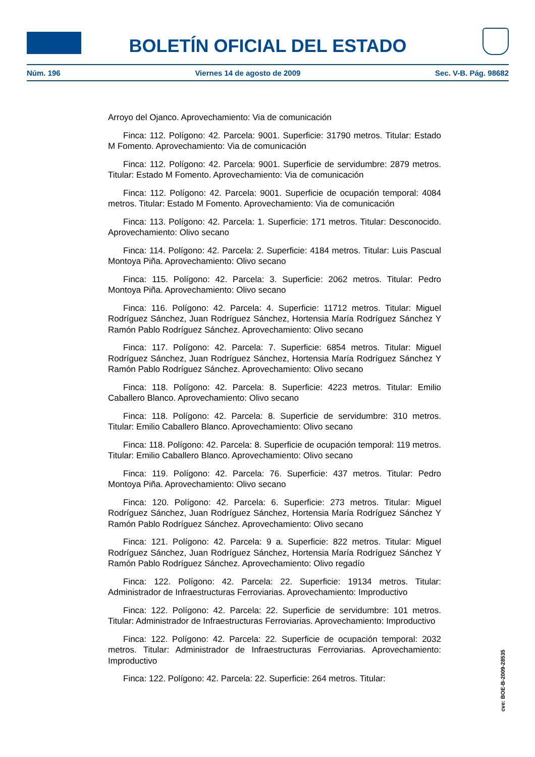BOLETÍN OFICIAL DEL ESTADO
Núm. 196 Viernes 14 de agosto de 2009 Sec. V-B. Pág. 98682
Arroyo del Ojanco. Aprovechamiento: Via de comunicación
Finca: 112. Polígono: 42. Parcela: 9001. Superficie: 31790 metros. Titular: Estado M Fomento. Aprovechamiento: Via de comunicación
Finca: 112. Polígono: 42. Parcela: 9001. Superficie de servidumbre: 2879 metros. Titular: Estado M Fomento. Aprovechamiento: Via de comunicación
Finca: 112. Polígono: 42. Parcela: 9001. Superficie de ocupación temporal: 4084 metros. Titular: Estado M Fomento. Aprovechamiento: Via de comunicación
Finca: 113. Polígono: 42. Parcela: 1. Superficie: 171 metros. Titular: Desconocido. Aprovechamiento: Olivo secano
Finca: 114. Polígono: 42. Parcela: 2. Superficie: 4184 metros. Titular: Luis Pascual Montoya Piña. Aprovechamiento: Olivo secano
Finca: 115. Polígono: 42. Parcela: 3. Superficie: 2062 metros. Titular: Pedro Montoya Piña. Aprovechamiento: Olivo secano
Finca: 116. Polígono: 42. Parcela: 4. Superficie: 11712 metros. Titular: Miguel Rodríguez Sánchez, Juan Rodríguez Sánchez, Hortensia María Rodríguez Sánchez Y Ramón Pablo Rodríguez Sánchez. Aprovechamiento: Olivo secano
Finca: 117. Polígono: 42. Parcela: 7. Superficie: 6854 metros. Titular: Miguel Rodríguez Sánchez, Juan Rodríguez Sánchez, Hortensia María Rodríguez Sánchez Y Ramón Pablo Rodríguez Sánchez. Aprovechamiento: Olivo secano
Finca: 118. Polígono: 42. Parcela: 8. Superficie: 4223 metros. Titular: Emilio Caballero Blanco. Aprovechamiento: Olivo secano
Finca: 118. Polígono: 42. Parcela: 8. Superficie de servidumbre: 310 metros. Titular: Emilio Caballero Blanco. Aprovechamiento: Olivo secano
Finca: 118. Polígono: 42. Parcela: 8. Superficie de ocupación temporal: 119 metros. Titular: Emilio Caballero Blanco. Aprovechamiento: Olivo secano
Finca: 119. Polígono: 42. Parcela: 76. Superficie: 437 metros. Titular: Pedro Montoya Piña. Aprovechamiento: Olivo secano
Finca: 120. Polígono: 42. Parcela: 6. Superficie: 273 metros. Titular: Miguel Rodríguez Sánchez, Juan Rodríguez Sánchez, Hortensia María Rodríguez Sánchez Y Ramón Pablo Rodríguez Sánchez. Aprovechamiento: Olivo secano
Finca: 121. Polígono: 42. Parcela: 9 a. Superficie: 822 metros. Titular: Miguel Rodríguez Sánchez, Juan Rodríguez Sánchez, Hortensia María Rodríguez Sánchez Y Ramón Pablo Rodríguez Sánchez. Aprovechamiento: Olivo regadío
Finca: 122. Polígono: 42. Parcela: 22. Superficie: 19134 metros. Titular: Administrador de Infraestructuras Ferroviarias. Aprovechamiento: Improductivo
Finca: 122. Polígono: 42. Parcela: 22. Superficie de servidumbre: 101 metros. Titular: Administrador de Infraestructuras Ferroviarias. Aprovechamiento: Improductivo
Finca: 122. Polígono: 42. Parcela: 22. Superficie de ocupación temporal: 2032 metros. Titular: Administrador de Infraestructuras Ferroviarias. Aprovechamiento: Improductivo
Finca: 122. Polígono: 42. Parcela: 22. Superficie: 264 metros. Titular:
cve: BOE-B-2009-28535